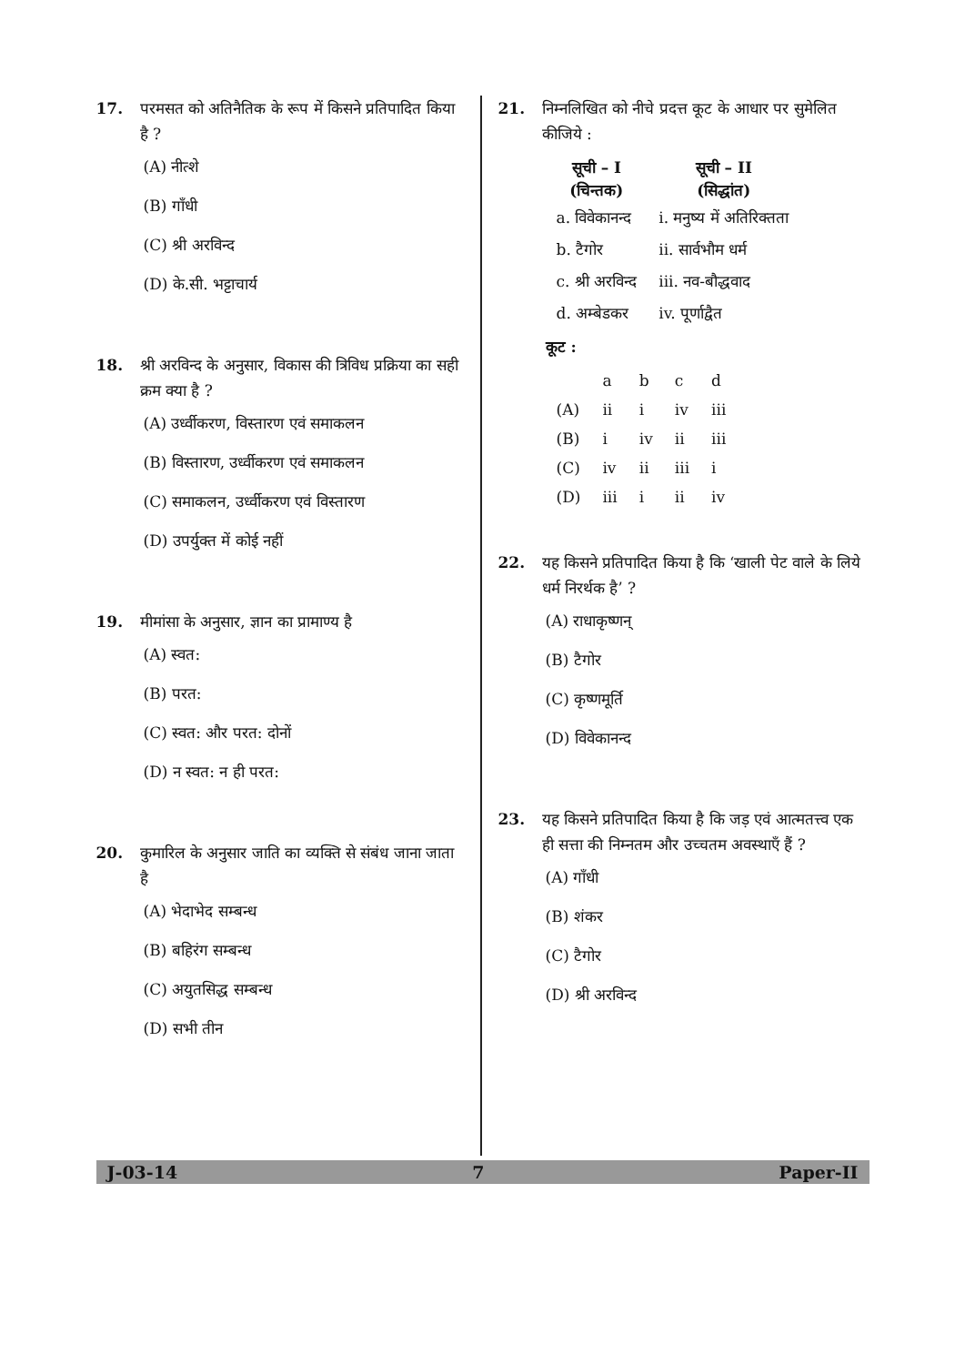17. परमसत को अतिनैतिक के रूप में किसने प्रतिपादित किया है ?
(A) नीत्शे
(B) गाँधी
(C) श्री अरविन्द
(D) के.सी. भट्टाचार्य
18. श्री अरविन्द के अनुसार, विकास की त्रिविध प्रक्रिया का सही क्रम क्या है ?
(A) उर्ध्वीकरण, विस्तारण एवं समाकलन
(B) विस्तारण, उर्ध्वीकरण एवं समाकलन
(C) समाकलन, उर्ध्वीकरण एवं विस्तारण
(D) उपर्युक्त में कोई नहीं
19. मीमांसा के अनुसार, ज्ञान का प्रामाण्य है
(A) स्वत:
(B) परत:
(C) स्वत: और परत: दोनों
(D) न स्वत: न ही परत:
20. कुमारिल के अनुसार जाति का व्यक्ति से संबंध जाना जाता है
(A) भेदाभेद सम्बन्ध
(B) बहिरंग सम्बन्ध
(C) अयुतसिद्ध सम्बन्ध
(D) सभी तीन
21. निम्नलिखित को नीचे प्रदत्त कूट के आधार पर सुमेलित कीजिये :
| सूची – I | सूची – II |
| --- | --- |
| (चिन्तक) | (सिद्धांत) |
| a. विवेकानन्द | i. मनुष्य में अतिरिक्तता |
| b. टैगोर | ii. सार्वभौम धर्म |
| c. श्री अरविन्द | iii. नव-बौद्धवाद |
| d. अम्बेडकर | iv. पूर्णाद्वैत |
कूट :
| | a | b | c | d |
| (A) | ii | i | iv | iii |
| (B) | i | iv | ii | iii |
| (C) | iv | ii | iii | i |
| (D) | iii | i | ii | iv |
22. यह किसने प्रतिपादित किया है कि ‘खाली पेट वाले के लिये धर्म निरर्थक है’ ?
(A) राधाकृष्णन्
(B) टैगोर
(C) कृष्णमूर्ति
(D) विवेकानन्द
23. यह किसने प्रतिपादित किया है कि जड़ एवं आत्मतत्त्व एक ही सत्ता की निम्नतम और उच्चतम अवस्थाएँ हैं ?
(A) गाँधी
(B) शंकर
(C) टैगोर
(D) श्री अरविन्द
J-03-14 7 Paper-II